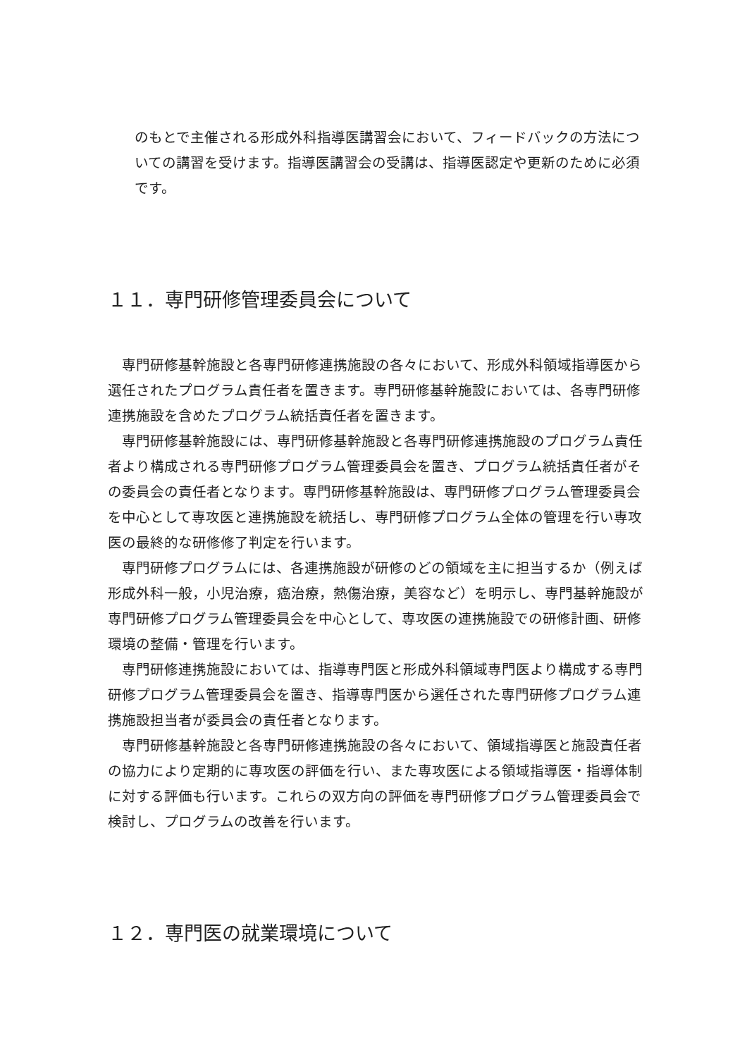のもとで主催される形成外科指導医講習会において、フィードバックの方法についての講習を受けます。指導医講習会の受講は、指導医認定や更新のために必須です。
１１．専門研修管理委員会について
専門研修基幹施設と各専門研修連携施設の各々において、形成外科領域指導医から選任されたプログラム責任者を置きます。専門研修基幹施設においては、各専門研修連携施設を含めたプログラム統括責任者を置きます。
専門研修基幹施設には、専門研修基幹施設と各専門研修連携施設のプログラム責任者より構成される専門研修プログラム管理委員会を置き、プログラム統括責任者がその委員会の責任者となります。専門研修基幹施設は、専門研修プログラム管理委員会を中心として専攻医と連携施設を統括し、専門研修プログラム全体の管理を行い専攻医の最終的な研修修了判定を行います。
専門研修プログラムには、各連携施設が研修のどの領域を主に担当するか（例えば形成外科一般，小児治療，癌治療，熱傷治療，美容など）を明示し、専門基幹施設が専門研修プログラム管理委員会を中心として、専攻医の連携施設での研修計画、研修環境の整備・管理を行います。
専門研修連携施設においては、指導専門医と形成外科領域専門医より構成する専門研修プログラム管理委員会を置き、指導専門医から選任された専門研修プログラム連携施設担当者が委員会の責任者となります。
専門研修基幹施設と各専門研修連携施設の各々において、領域指導医と施設責任者の協力により定期的に専攻医の評価を行い、また専攻医による領域指導医・指導体制に対する評価も行います。これらの双方向の評価を専門研修プログラム管理委員会で検討し、プログラムの改善を行います。
１２．専門医の就業環境について